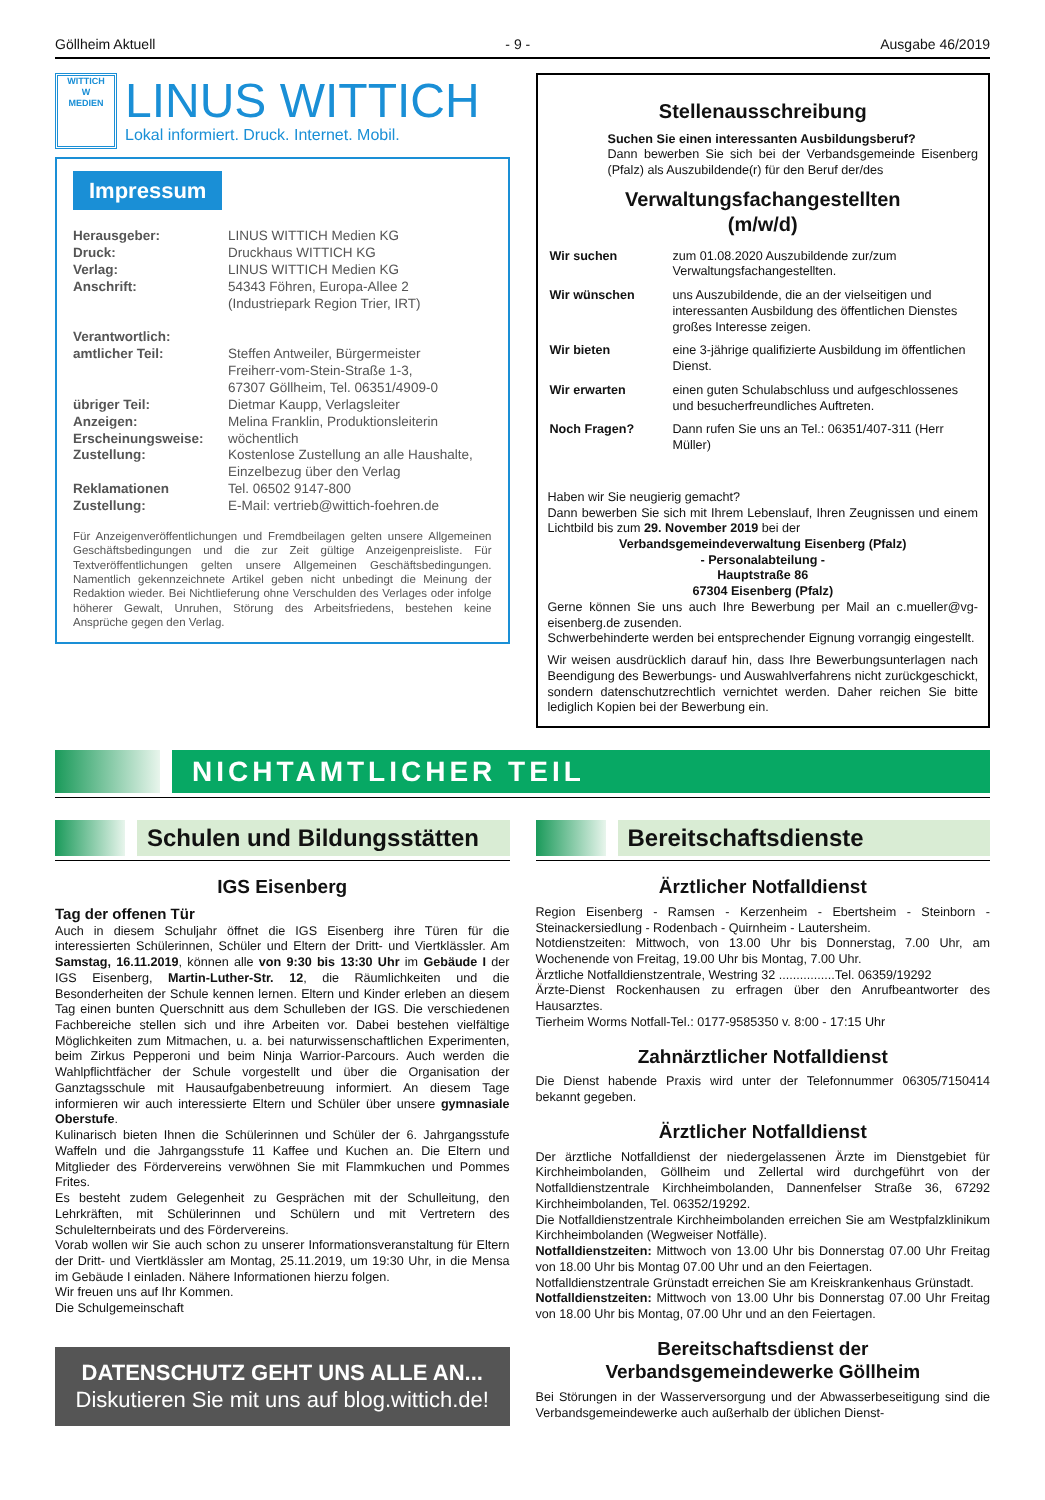Göllheim Aktuell - 9 - Ausgabe 46/2019
WITTICH
W
MEDIEN
LINUS WITTICH
Lokal informiert. Druck. Internet. Mobil.
Impressum
| Herausgeber: | LINUS WITTICH Medien KG |
| Druck: | Druckhaus WITTICH KG |
| Verlag: | LINUS WITTICH Medien KG |
| Anschrift: | 54343 Föhren, Europa-Allee 2 (Industriepark Region Trier, IRT) |
| Verantwortlich: amtlicher Teil: | Steffen Antweiler, Bürgermeister Freiherr-vom-Stein-Straße 1-3, 67307 Göllheim, Tel. 06351/4909-0 |
| übriger Teil: | Dietmar Kaupp, Verlagsleiter |
| Anzeigen: | Melina Franklin, Produktionsleiterin |
| Erscheinungsweise: | wöchentlich |
| Zustellung: | Kostenlose Zustellung an alle Haushalte, Einzelbezug über den Verlag |
| Reklamationen Zustellung: | Tel. 06502 9147-800 E-Mail: vertrieb@wittich-foehren.de |
Für Anzeigenveröffentlichungen und Fremdbeilagen gelten unsere Allgemeinen Geschäftsbedingungen und die zur Zeit gültige Anzeigenpreisliste. Für Textveröffentlichungen gelten unsere Allgemeinen Geschäftsbedingungen. Namentlich gekennzeichnete Artikel geben nicht unbedingt die Meinung der Redaktion wieder. Bei Nichtlieferung ohne Verschulden des Verlages oder infolge höherer Gewalt, Unruhen, Störung des Arbeitsfriedens, bestehen keine Ansprüche gegen den Verlag.
Stellenausschreibung
Suchen Sie einen interessanten Ausbildungsberuf?
Dann bewerben Sie sich bei der Verbandsgemeinde Eisenberg (Pfalz) als Auszubildende(r) für den Beruf der/des
Verwaltungsfachangestellten
(m/w/d)
| Wir suchen | zum 01.08.2020 Auszubildende zur/zum Verwaltungsfachangestellten. |
| Wir wünschen | uns Auszubildende, die an der vielseitigen und interessanten Ausbildung des öffentlichen Dienstes großes Interesse zeigen. |
| Wir bieten | eine 3-jährige qualifizierte Ausbildung im öffentlichen Dienst. |
| Wir erwarten | einen guten Schulabschluss und aufgeschlossenes und besucherfreundliches Auftreten. |
| Noch Fragen? | Dann rufen Sie uns an Tel.: 06351/407-311 (Herr Müller) |
Haben wir Sie neugierig gemacht?
Dann bewerben Sie sich mit Ihrem Lebenslauf, Ihren Zeugnissen und einem Lichtbild bis zum 29. November 2019 bei der
Verbandsgemeindeverwaltung Eisenberg (Pfalz)
- Personalabteilung -
Hauptstraße 86
67304 Eisenberg (Pfalz)
Gerne können Sie uns auch Ihre Bewerbung per Mail an c.mueller@vg-eisenberg.de zusenden.
Schwerbehinderte werden bei entsprechender Eignung vorrangig eingestellt.
Wir weisen ausdrücklich darauf hin, dass Ihre Bewerbungsunterlagen nach Beendigung des Bewerbungs- und Auswahlverfahrens nicht zurückgeschickt, sondern datenschutzrechtlich vernichtet werden. Daher reichen Sie bitte lediglich Kopien bei der Bewerbung ein.
NICHTAMTLICHER TEIL
Schulen und Bildungsstätten
IGS Eisenberg
Tag der offenen Tür
Auch in diesem Schuljahr öffnet die IGS Eisenberg ihre Türen für die interessierten Schülerinnen, Schüler und Eltern der Dritt- und Viertklässler. Am Samstag, 16.11.2019, können alle von 9:30 bis 13:30 Uhr im Gebäude I der IGS Eisenberg, Martin-Luther-Str. 12, die Räumlichkeiten und die Besonderheiten der Schule kennen lernen. Eltern und Kinder erleben an diesem Tag einen bunten Querschnitt aus dem Schulleben der IGS. Die verschiedenen Fachbereiche stellen sich und ihre Arbeiten vor. Dabei bestehen vielfältige Möglichkeiten zum Mitmachen, u. a. bei naturwissenschaftlichen Experimenten, beim Zirkus Pepperoni und beim Ninja Warrior-Parcours. Auch werden die Wahlpflichtfächer der Schule vorgestellt und über die Organisation der Ganztagsschule mit Hausaufgabenbetreuung informiert. An diesem Tage informieren wir auch interessierte Eltern und Schüler über unsere gymnasiale Oberstufe.
Kulinarisch bieten Ihnen die Schülerinnen und Schüler der 6. Jahrgangsstufe Waffeln und die Jahrgangsstufe 11 Kaffee und Kuchen an. Die Eltern und Mitglieder des Fördervereins verwöhnen Sie mit Flammkuchen und Pommes Frites.
Es besteht zudem Gelegenheit zu Gesprächen mit der Schulleitung, den Lehrkräften, mit Schülerinnen und Schülern und mit Vertretern des Schulelternbeirats und des Fördervereins.
Vorab wollen wir Sie auch schon zu unserer Informationsveranstaltung für Eltern der Dritt- und Viertklässler am Montag, 25.11.2019, um 19:30 Uhr, in die Mensa im Gebäude I einladen. Nähere Informationen hierzu folgen.
Wir freuen uns auf Ihr Kommen.
Die Schulgemeinschaft
DATENSCHUTZ GEHT UNS ALLE AN...
Diskutieren Sie mit uns auf blog.wittich.de!
Bereitschaftsdienste
Ärztlicher Notfalldienst
Region Eisenberg - Ramsen - Kerzenheim - Ebertsheim - Steinborn - Steinackersiedlung - Rodenbach - Quirnheim - Lautersheim.
Notdienstzeiten: Mittwoch, von 13.00 Uhr bis Donnerstag, 7.00 Uhr, am Wochenende von Freitag, 19.00 Uhr bis Montag, 7.00 Uhr.
Ärztliche Notfalldienstzentrale, Westring 32 ................Tel. 06359/19292
Ärzte-Dienst Rockenhausen zu erfragen über den Anrufbeantworter des Hausarztes.
Tierheim Worms Notfall-Tel.: 0177-9585350 v. 8:00 - 17:15 Uhr
Zahnärztlicher Notfalldienst
Die Dienst habende Praxis wird unter der Telefonnummer 06305/7150414 bekannt gegeben.
Ärztlicher Notfalldienst
Der ärztliche Notfalldienst der niedergelassenen Ärzte im Dienstgebiet für Kirchheimbolanden, Göllheim und Zellertal wird durchgeführt von der Notfalldienstzentrale Kirchheimbolanden, Dannenfelser Straße 36, 67292 Kirchheimbolanden, Tel. 06352/19292.
Die Notfalldienstzentrale Kirchheimbolanden erreichen Sie am Westpfalzklinikum Kirchheimbolanden (Wegweiser Notfälle).
Notfalldienstzeiten: Mittwoch von 13.00 Uhr bis Donnerstag 07.00 Uhr Freitag von 18.00 Uhr bis Montag 07.00 Uhr und an den Feiertagen.
Notfalldienstzentrale Grünstadt erreichen Sie am Kreiskrankenhaus Grünstadt.
Notfalldienstzeiten: Mittwoch von 13.00 Uhr bis Donnerstag 07.00 Uhr Freitag von 18.00 Uhr bis Montag, 07.00 Uhr und an den Feiertagen.
Bereitschaftsdienst der
Verbandsgemeindewerke Göllheim
Bei Störungen in der Wasserversorgung und der Abwasserbeseitigung sind die Verbandsgemeindewerke auch außerhalb der üblichen Dienst-